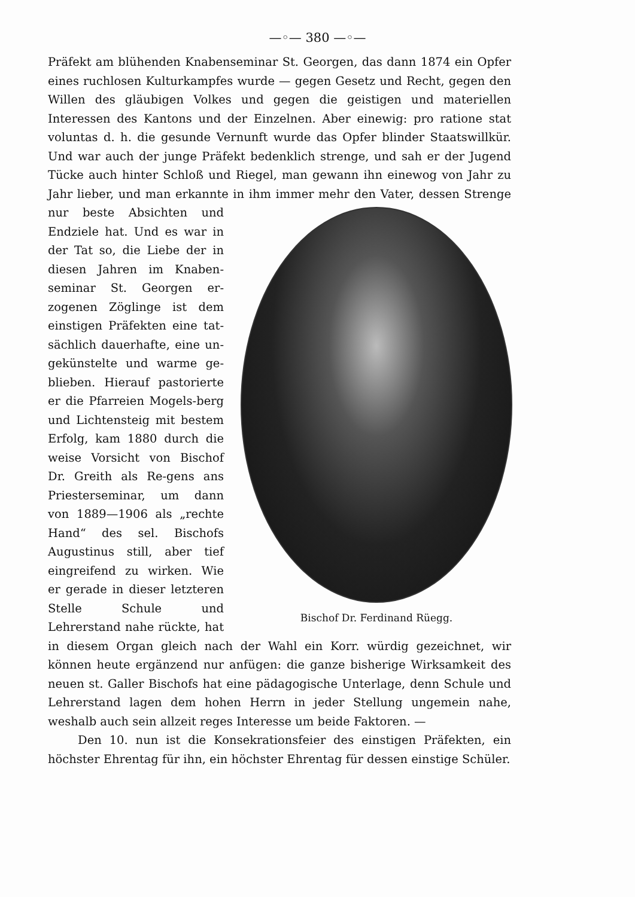—◦— 380 —◦—
Präfekt am blühenden Knabenseminar St. Georgen, das dann 1874 ein Opfer eines ruchlosen Kulturkampfes wurde — gegen Gesetz und Recht, gegen den Willen des gläubigen Volkes und gegen die geistigen und materiellen Interessen des Kantons und der Einzelnen. Aber einewig: pro ratione stat voluntas d. h. die gesunde Vernunft wurde das Opfer blinder Staatswillkür. Und war auch der junge Präfekt bedenklich strenge, und sah er der Jugend Tücke auch hinter Schloß und Riegel, man gewann ihn einewog von Jahr zu Jahr lieber, und man erkannte Bischof Dr. Ferdinand Rüegg. in ihm immer mehr den Vater, dessen Strenge nur beste Absichten und Endziele hat. Und es war in der Tat so, die Liebe der in diesen Jahren im Knaben-seminar St. Georgen er-zogenen Zöglinge ist dem einstigen Präfekten eine tat-sächlich dauerhafte, eine un-gekünstelte und warme ge-blieben. Hierauf pastorierte er die Pfarreien Mogels-berg und Lichtensteig mit bestem Erfolg, kam 1880 durch die weise Vorsicht von Bischof Dr. Greith als Re-gens ans Priesterseminar, um dann von 1889—1906 als „rechte Hand“ des sel. Bischofs Augustinus still, aber tief eingreifend zu wirken. Wie er gerade in dieser letzteren Stelle Schule und Lehrerstand nahe rückte, hat in diesem Organ gleich nach der Wahl ein Korr. würdig gezeichnet, wir können heute ergänzend nur anfügen: die ganze bisherige Wirksamkeit des neuen st. Galler Bischofs hat eine pädagogische Unterlage, denn Schule und Lehrerstand lagen dem hohen Herrn in jeder Stellung ungemein nahe, weshalb auch sein allzeit reges Interesse um beide Faktoren. —
Den 10. nun ist die Konsekrationsfeier des einstigen Präfekten, ein höchster Ehrentag für ihn, ein höchster Ehrentag für dessen einstige Schüler.